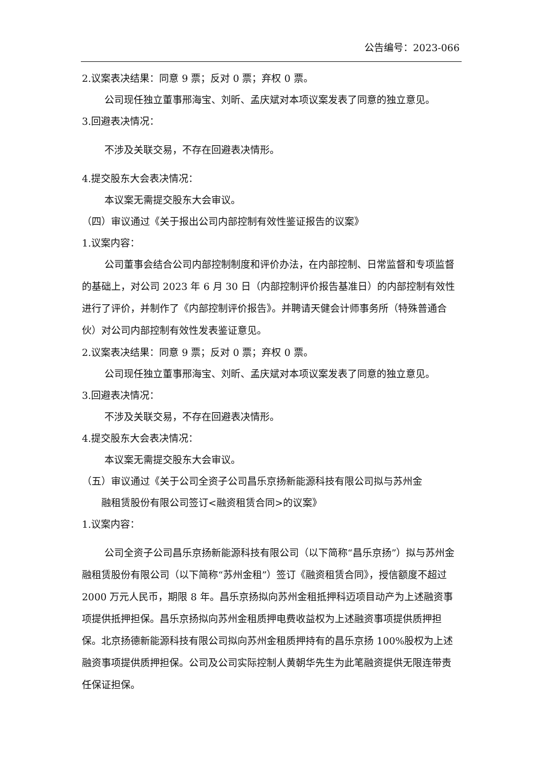公告编号：2023-066
2.议案表决结果：同意 9 票；反对 0 票；弃权 0 票。
公司现任独立董事邢海宝、刘昕、孟庆斌对本项议案发表了同意的独立意见。
3.回避表决情况：
不涉及关联交易，不存在回避表决情形。
4.提交股东大会表决情况：
本议案无需提交股东大会审议。
（四）审议通过《关于报出公司内部控制有效性鉴证报告的议案》
1.议案内容：
公司董事会结合公司内部控制制度和评价办法，在内部控制、日常监督和专项监督的基础上，对公司 2023 年 6 月 30 日（内部控制评价报告基准日）的内部控制有效性进行了评价，并制作了《内部控制评价报告》。并聘请天健会计师事务所（特殊普通合伙）对公司内部控制有效性发表鉴证意见。
2.议案表决结果：同意 9 票；反对 0 票；弃权 0 票。
公司现任独立董事邢海宝、刘昕、孟庆斌对本项议案发表了同意的独立意见。
3.回避表决情况：
不涉及关联交易，不存在回避表决情形。
4.提交股东大会表决情况：
本议案无需提交股东大会审议。
（五）审议通过《关于公司全资子公司昌乐京扬新能源科技有限公司拟与苏州金
融租赁股份有限公司签订<融资租赁合同>的议案》
1.议案内容：
公司全资子公司昌乐京扬新能源科技有限公司（以下简称“昌乐京扬”）拟与苏州金融租赁股份有限公司（以下简称“苏州金租”）签订《融资租赁合同》，授信额度不超过 2000 万元人民币，期限 8 年。昌乐京扬拟向苏州金租抵押科迈项目动产为上述融资事项提供抵押担保。昌乐京扬拟向苏州金租质押电费收益权为上述融资事项提供质押担保。北京扬德新能源科技有限公司拟向苏州金租质押持有的昌乐京扬 100%股权为上述融资事项提供质押担保。公司及公司实际控制人黄朝华先生为此笔融资提供无限连带责任保证担保。